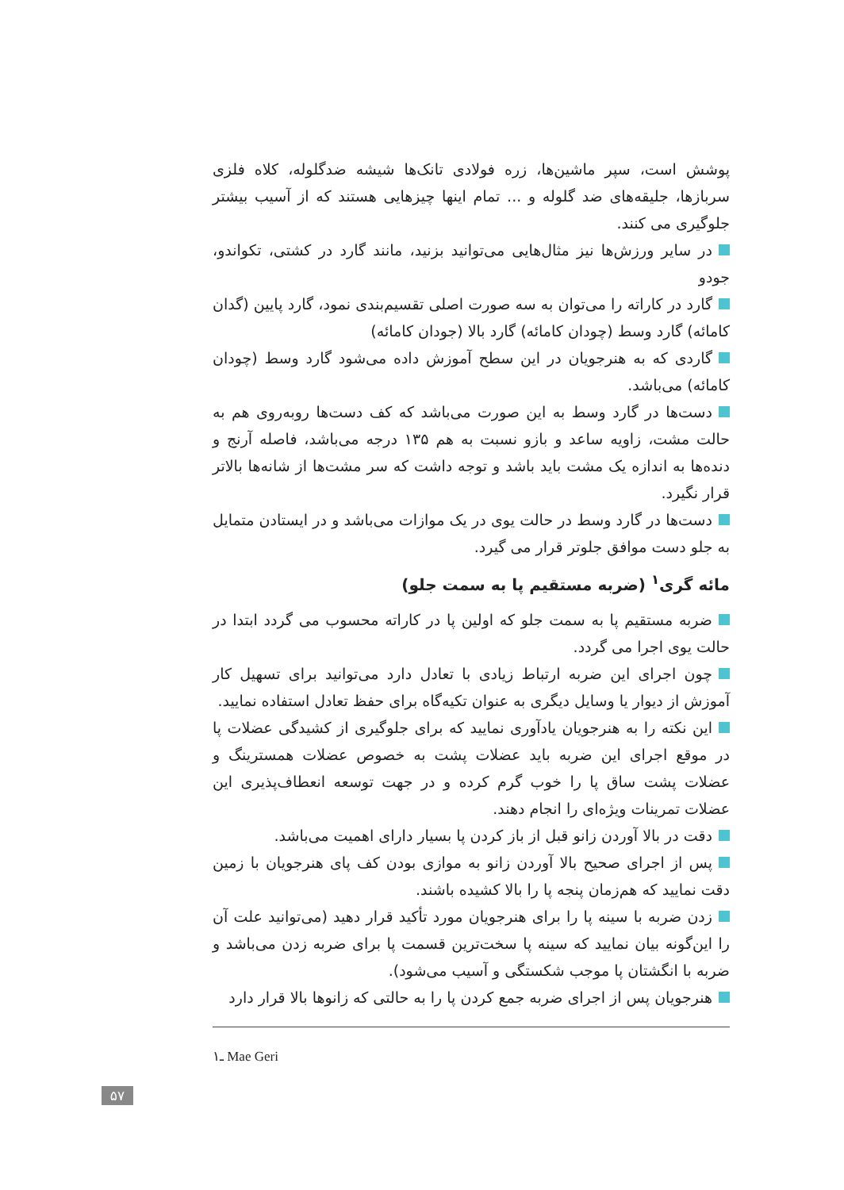پوشش است، سپر ماشین‌ها، زره فولادی تانک‌ها شیشه ضدگلوله، کلاه فلزی سربازها، جلیقه‌های ضد گلوله و ... تمام اینها چیزهایی هستند که از آسیب بیشتر جلوگیری می کنند.
در سایر ورزش‌ها نیز مثال‌هایی می‌توانید بزنید، مانند گارد در کشتی، تکواندو، جودو
گارد در کاراته را می‌توان به سه صورت اصلی تقسیم‌بندی نمود، گارد پایین (گدان کامائه) گارد وسط (چودان کامائه) گارد بالا (جودان کامائه)
گاردی که به هنرجویان در این سطح آموزش داده می‌شود گارد وسط (چودان کامائه) می‌باشد.
دست‌ها در گارد وسط به این صورت می‌باشد که کف دست‌ها روبه‌روی هم به حالت مشت، زاویه ساعد و بازو نسبت به هم ۱۳۵ درجه می‌باشد، فاصله آرنج و دنده‌ها به اندازه یک مشت باید باشد و توجه داشت که سر مشت‌ها از شانه‌ها بالاتر قرار نگیرد.
دست‌ها در گارد وسط در حالت یوی در یک موازات می‌باشد و در ایستادن متمایل به جلو دست موافق جلوتر قرار می گیرد.
مائه گری<sup>۱</sup> (ضربه مستقیم پا به سمت جلو)
ضربه مستقیم پا به سمت جلو که اولین پا در کاراته محسوب می گردد ابتدا در حالت یوی اجرا می گردد.
چون اجرای این ضربه ارتباط زیادی با تعادل دارد می‌توانید برای تسهیل کار آموزش از دیوار یا وسایل دیگری به عنوان تکیه‌گاه برای حفظ تعادل استفاده نمایید.
این نکته را به هنرجویان یادآوری نمایید که برای جلوگیری از کشیدگی عضلات پا در موقع اجرای این ضربه باید عضلات پشت به خصوص عضلات همسترینگ و عضلات پشت ساق پا را خوب گرم کرده و در جهت توسعه انعطاف‌پذیری این عضلات تمرینات ویژه‌ای را انجام دهند.
دقت در بالا آوردن زانو قبل از باز کردن پا بسیار دارای اهمیت می‌باشد.
پس از اجرای صحیح بالا آوردن زانو به موازی بودن کف پای هنرجویان با زمین دقت نمایید که هم‌زمان پنجه پا را بالا کشیده باشند.
زدن ضربه با سینه پا را برای هنرجویان مورد تأکید قرار دهید (می‌توانید علت آن را این‌گونه بیان نمایید که سینه پا سخت‌ترین قسمت پا برای ضربه زدن می‌باشد و ضربه با انگشتان پا موجب شکستگی و آسیب می‌شود).
هنرجویان پس از اجرای ضربه جمع کردن پا را به حالتی که زانوها بالا قرار دارد
۱ـ Mae Geri
۵۷